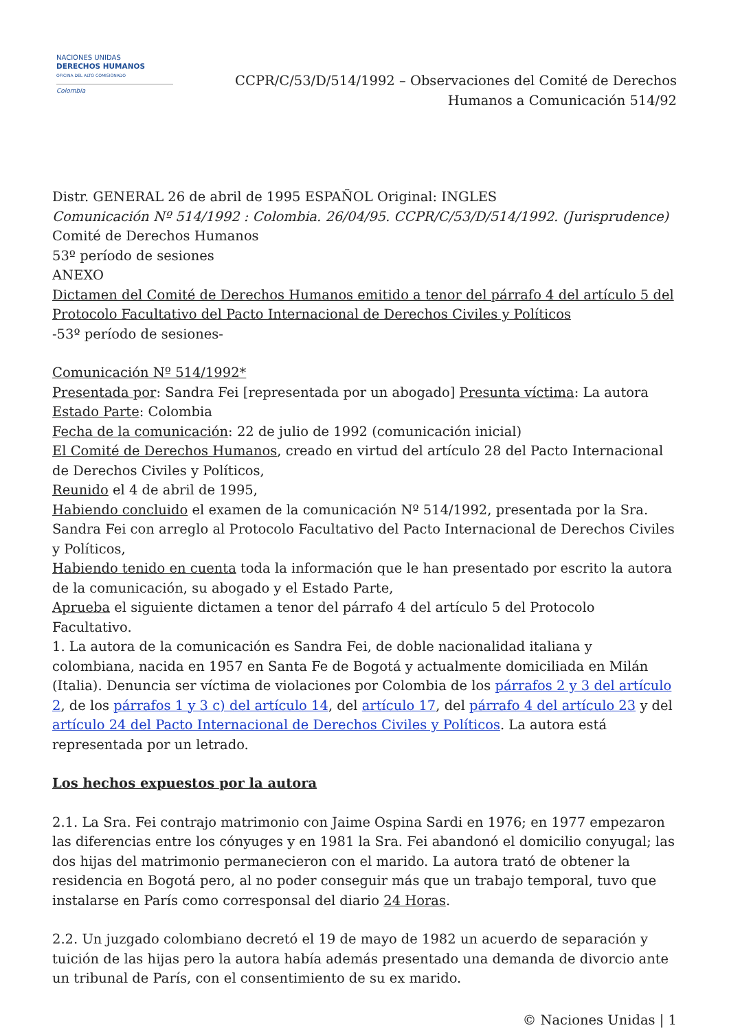NACIONES UNIDAS
DERECHOS HUMANOS
OFICINA DEL ALTO COMISIONADO
Colombia
CCPR/C/53/D/514/1992 – Observaciones del Comité de Derechos
Humanos a Comunicación 514/92
Distr. GENERAL 26 de abril de 1995 ESPAÑOL Original: INGLES
Comunicación Nº 514/1992 : Colombia. 26/04/95. CCPR/C/53/D/514/1992. (Jurisprudence)
Comité de Derechos Humanos
53º período de sesiones
ANEXO
Dictamen del Comité de Derechos Humanos emitido a tenor del párrafo 4 del artículo 5 del Protocolo Facultativo del Pacto Internacional de Derechos Civiles y Políticos
-53º período de sesiones-
Comunicación Nº 514/1992*
Presentada por: Sandra Fei [representada por un abogado] Presunta víctima: La autora
Estado Parte: Colombia
Fecha de la comunicación: 22 de julio de 1992 (comunicación inicial)
El Comité de Derechos Humanos, creado en virtud del artículo 28 del Pacto Internacional de Derechos Civiles y Políticos,
Reunido el 4 de abril de 1995,
Habiendo concluido el examen de la comunicación Nº 514/1992, presentada por la Sra. Sandra Fei con arreglo al Protocolo Facultativo del Pacto Internacional de Derechos Civiles y Políticos,
Habiendo tenido en cuenta toda la información que le han presentado por escrito la autora de la comunicación, su abogado y el Estado Parte,
Aprueba el siguiente dictamen a tenor del párrafo 4 del artículo 5 del Protocolo Facultativo.
1. La autora de la comunicación es Sandra Fei, de doble nacionalidad italiana y colombiana, nacida en 1957 en Santa Fe de Bogotá y actualmente domiciliada en Milán (Italia). Denuncia ser víctima de violaciones por Colombia de los párrafos 2 y 3 del artículo 2, de los párrafos 1 y 3 c) del artículo 14, del artículo 17, del párrafo 4 del artículo 23 y del artículo 24 del Pacto Internacional de Derechos Civiles y Políticos. La autora está representada por un letrado.
Los hechos expuestos por la autora
2.1. La Sra. Fei contrajo matrimonio con Jaime Ospina Sardi en 1976; en 1977 empezaron las diferencias entre los cónyuges y en 1981 la Sra. Fei abandonó el domicilio conyugal; las dos hijas del matrimonio permanecieron con el marido. La autora trató de obtener la residencia en Bogotá pero, al no poder conseguir más que un trabajo temporal, tuvo que instalarse en París como corresponsal del diario 24 Horas.
2.2. Un juzgado colombiano decretó el 19 de mayo de 1982 un acuerdo de separación y tuición de las hijas pero la autora había además presentado una demanda de divorcio ante un tribunal de París, con el consentimiento de su ex marido.
© Naciones Unidas | 1